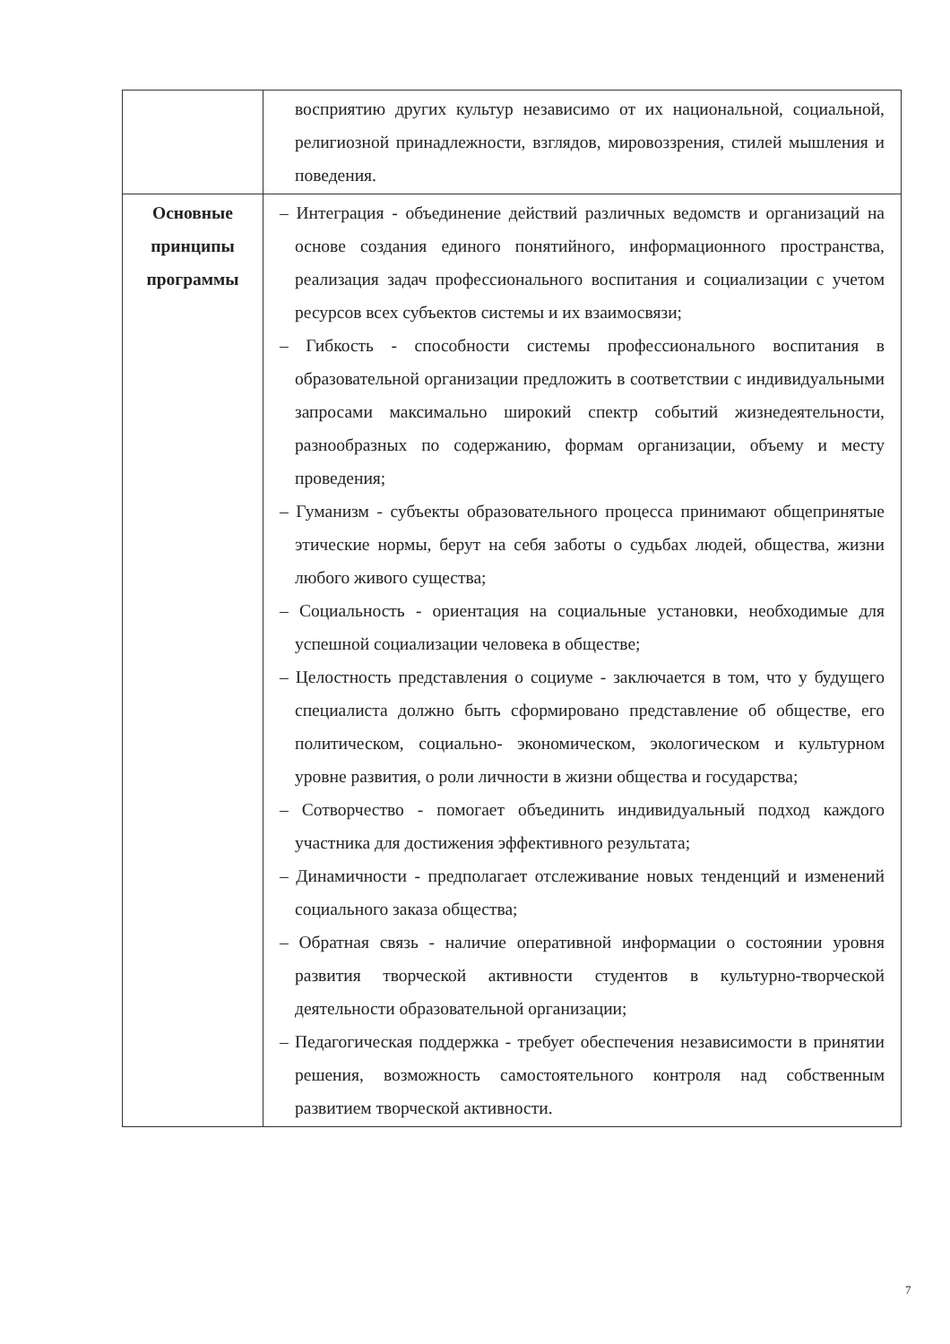| | восприятию других культур независимо от их национальной, социальной, религиозной принадлежности, взглядов, мировоззрения, стилей мышления и поведения. |
| Основные принципы программы | – Интеграция - объединение действий различных ведомств и организаций на основе создания единого понятийного, информационного пространства, реализация задач профессионального воспитания и социализации с учетом ресурсов всех субъектов системы и их взаимосвязи; – Гибкость - способности системы профессионального воспитания в образовательной организации предложить в соответствии с индивидуальными запросами максимально широкий спектр событий жизнедеятельности, разнообразных по содержанию, формам организации, объему и месту проведения; – Гуманизм - субъекты образовательного процесса принимают общепринятые этические нормы, берут на себя заботы о судьбах людей, общества, жизни любого живого существа; – Социальность - ориентация на социальные установки, необходимые для успешной социализации человека в обществе; – Целостность представления о социуме - заключается в том, что у будущего специалиста должно быть сформировано представление об обществе, его политическом, социально- экономическом, экологическом и культурном уровне развития, о роли личности в жизни общества и государства; – Сотворчество - помогает объединить индивидуальный подход каждого участника для достижения эффективного результата; – Динамичности - предполагает отслеживание новых тенденций и изменений социального заказа общества; – Обратная связь - наличие оперативной информации о состоянии уровня развития творческой активности студентов в культурно-творческой деятельности образовательной организации; – Педагогическая поддержка - требует обеспечения независимости в принятии решения, возможность самостоятельного контроля над собственным развитием творческой активности. |
7